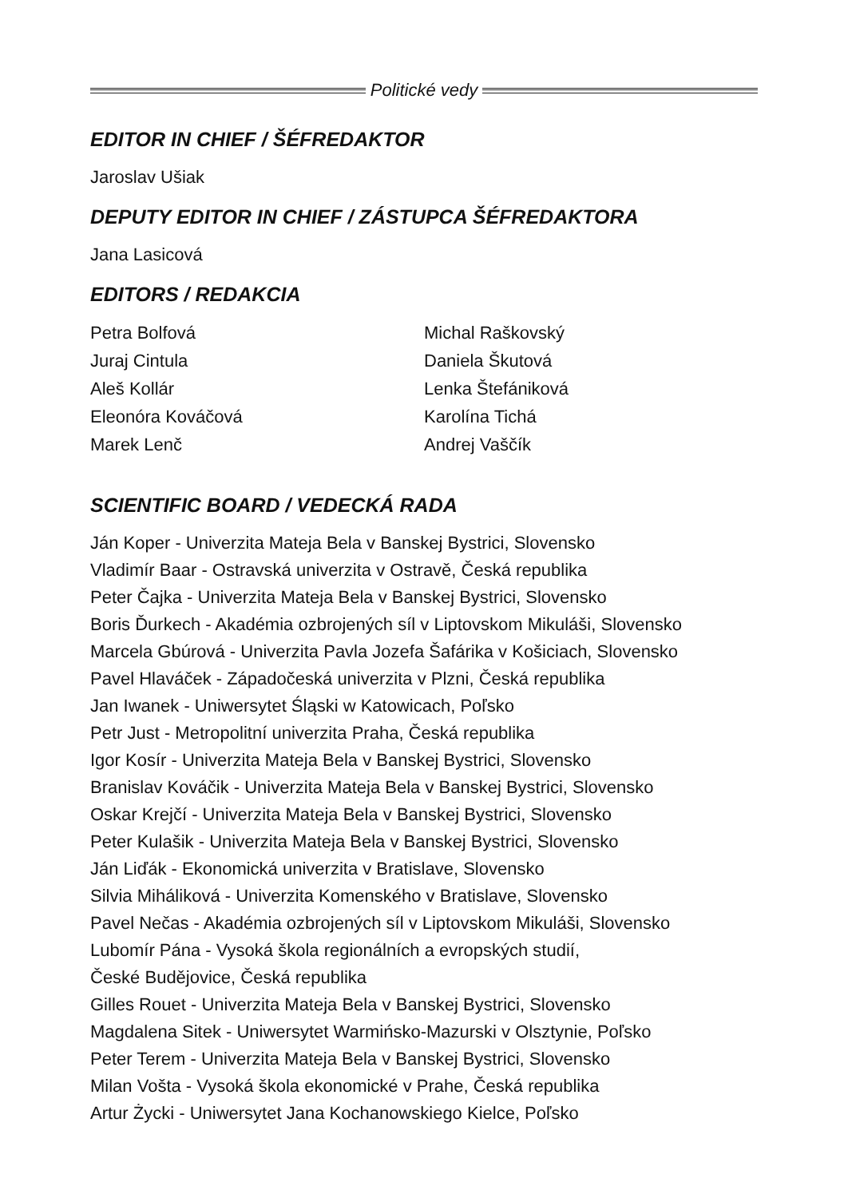Politické vedy
EDITOR IN CHIEF / ŠÉFREDAKTOR
Jaroslav Ušiak
DEPUTY EDITOR IN CHIEF / ZÁSTUPCA ŠÉFREDAKTORA
Jana Lasicová
EDITORS / REDAKCIA
Petra Bolfová
Juraj Cintula
Aleš Kollár
Eleonóra Kováčová
Marek Lenč
Michal Raškovský
Daniela Škutová
Lenka Štefániková
Karolína Tichá
Andrej Vaščík
SCIENTIFIC BOARD / VEDECKÁ RADA
Ján Koper - Univerzita Mateja Bela v Banskej Bystrici, Slovensko
Vladimír Baar - Ostravská univerzita v Ostravě, Česká republika
Peter Čajka - Univerzita Mateja Bela v Banskej Bystrici, Slovensko
Boris Ďurkech - Akadémia ozbrojených síl v Liptovskom Mikuláši, Slovensko
Marcela Gbúrová - Univerzita Pavla Jozefa Šafárika v Košiciach, Slovensko
Pavel Hlaváček - Západočeská univerzita v Plzni, Česká republika
Jan Iwanek - Uniwersytet Śląski w Katowicach, Poľsko
Petr Just - Metropolitní univerzita Praha, Česká republika
Igor Kosír - Univerzita Mateja Bela v Banskej Bystrici, Slovensko
Branislav Kováčik - Univerzita Mateja Bela v Banskej Bystrici, Slovensko
Oskar Krejčí - Univerzita Mateja Bela v Banskej Bystrici, Slovensko
Peter Kulašik - Univerzita Mateja Bela v Banskej Bystrici, Slovensko
Ján Liďák - Ekonomická univerzita v Bratislave, Slovensko
Silvia Miháliková - Univerzita Komenského v Bratislave, Slovensko
Pavel Nečas - Akadémia ozbrojených síl v Liptovskom Mikuláši, Slovensko
Lubomír Pána - Vysoká škola regionálních a evropských studií,
České Budějovice, Česká republika
Gilles Rouet - Univerzita Mateja Bela v Banskej Bystrici, Slovensko
Magdalena Sitek - Uniwersytet Warmińsko-Mazurski v Olsztynie, Poľsko
Peter Terem - Univerzita Mateja Bela v Banskej Bystrici, Slovensko
Milan Vošta - Vysoká škola ekonomické v Prahe, Česká republika
Artur Życki - Uniwersytet Jana Kochanowskiego Kielce, Poľsko